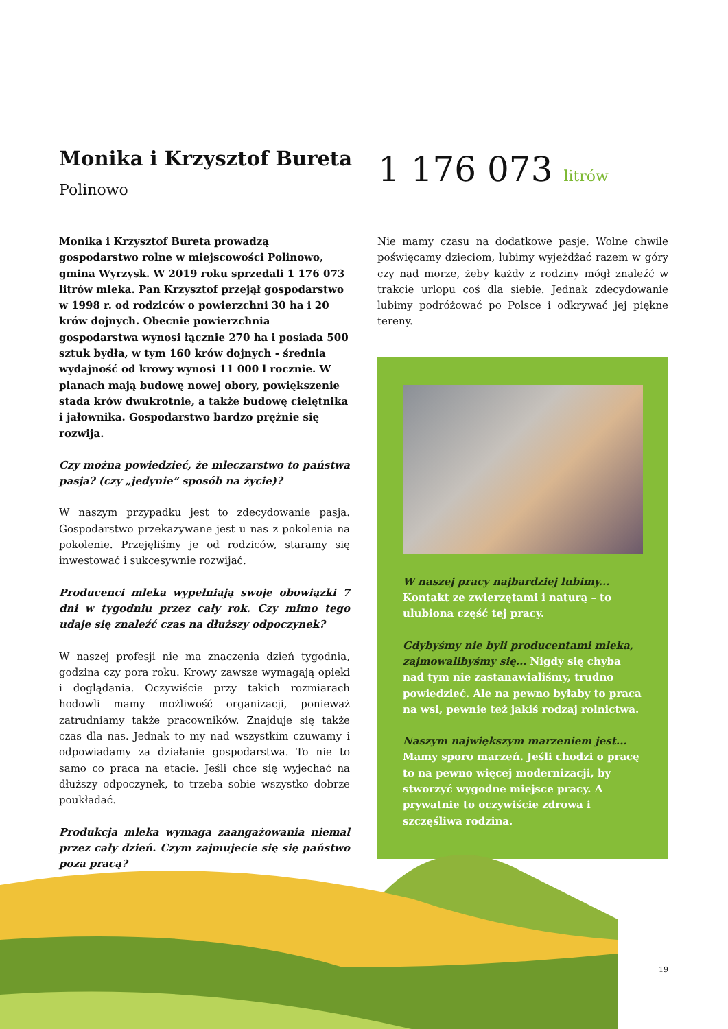Monika i Krzysztof Bureta
Polinowo
1 176 073 litrów
Monika i Krzysztof Bureta prowadzą gospodarstwo rolne w miejscowości Polinowo, gmina Wyrzysk. W 2019 roku sprzedali 1 176 073 litrów mleka. Pan Krzysztof przejął gospodarstwo w 1998 r. od rodziców o powierzchni 30 ha i 20 krów dojnych. Obecnie powierzchnia gospodarstwa wynosi łącznie 270 ha i posiada 500 sztuk bydła, w tym 160 krów dojnych - średnia wydajność od krowy wynosi 11 000 l rocznie. W planach mają budowę nowej obory, powiększenie stada krów dwukrotnie, a także budowę cielętnika i jałownika. Gospodarstwo bardzo prężnie się rozwija.
Czy można powiedzieć, że mleczarstwo to państwa pasja? (czy „jedynie” sposób na życie)?
W naszym przypadku jest to zdecydowanie pasja. Gospodarstwo przekazywane jest u nas z pokolenia na pokolenie. Przejęliśmy je od rodziców, staramy się inwestować i sukcesywnie rozwijać.
Producenci mleka wypełniają swoje obowiązki 7 dni w tygodniu przez cały rok. Czy mimo tego udaje się znaleźć czas na dłuższy odpoczynek?
W naszej profesji nie ma znaczenia dzień tygodnia, godzina czy pora roku. Krowy zawsze wymagają opieki i doglądania. Oczywiście przy takich rozmiarach hodowli mamy możliwość organizacji, ponieważ zatrudniamy także pracowników. Znajduje się także czas dla nas. Jednak to my nad wszystkim czuwamy i odpowiadamy za działanie gospodarstwa. To nie to samo co praca na etacie. Jeśli chce się wyjechać na dłuższy odpoczynek, to trzeba sobie wszystko dobrze poukładać.
Produkcja mleka wymaga zaangażowania niemal przez cały dzień. Czym zajmujecie się się państwo poza pracą?
Nie mamy czasu na dodatkowe pasje. Wolne chwile poświęcamy dzieciom, lubimy wyjeżdżać razem w góry czy nad morze, żeby każdy z rodziny mógł znaleźć w trakcie urlopu coś dla siebie. Jednak zdecydowanie lubimy podróżować po Polsce i odkrywać jej piękne tereny.
W naszej pracy najbardziej lubimy... Kontakt ze zwierzętami i naturą – to ulubiona część tej pracy.
Gdybyśmy nie byli producentami mleka, zajmowalibyśmy się... Nigdy się chyba nad tym nie zastanawialiśmy, trudno powiedzieć. Ale na pewno byłaby to praca na wsi, pewnie też jakiś rodzaj rolnictwa.
Naszym największym marzeniem jest... Mamy sporo marzeń. Jeśli chodzi o pracę to na pewno więcej modernizacji, by stworzyć wygodne miejsce pracy. A prywatnie to oczywiście zdrowa i szczęśliwa rodzina.
19